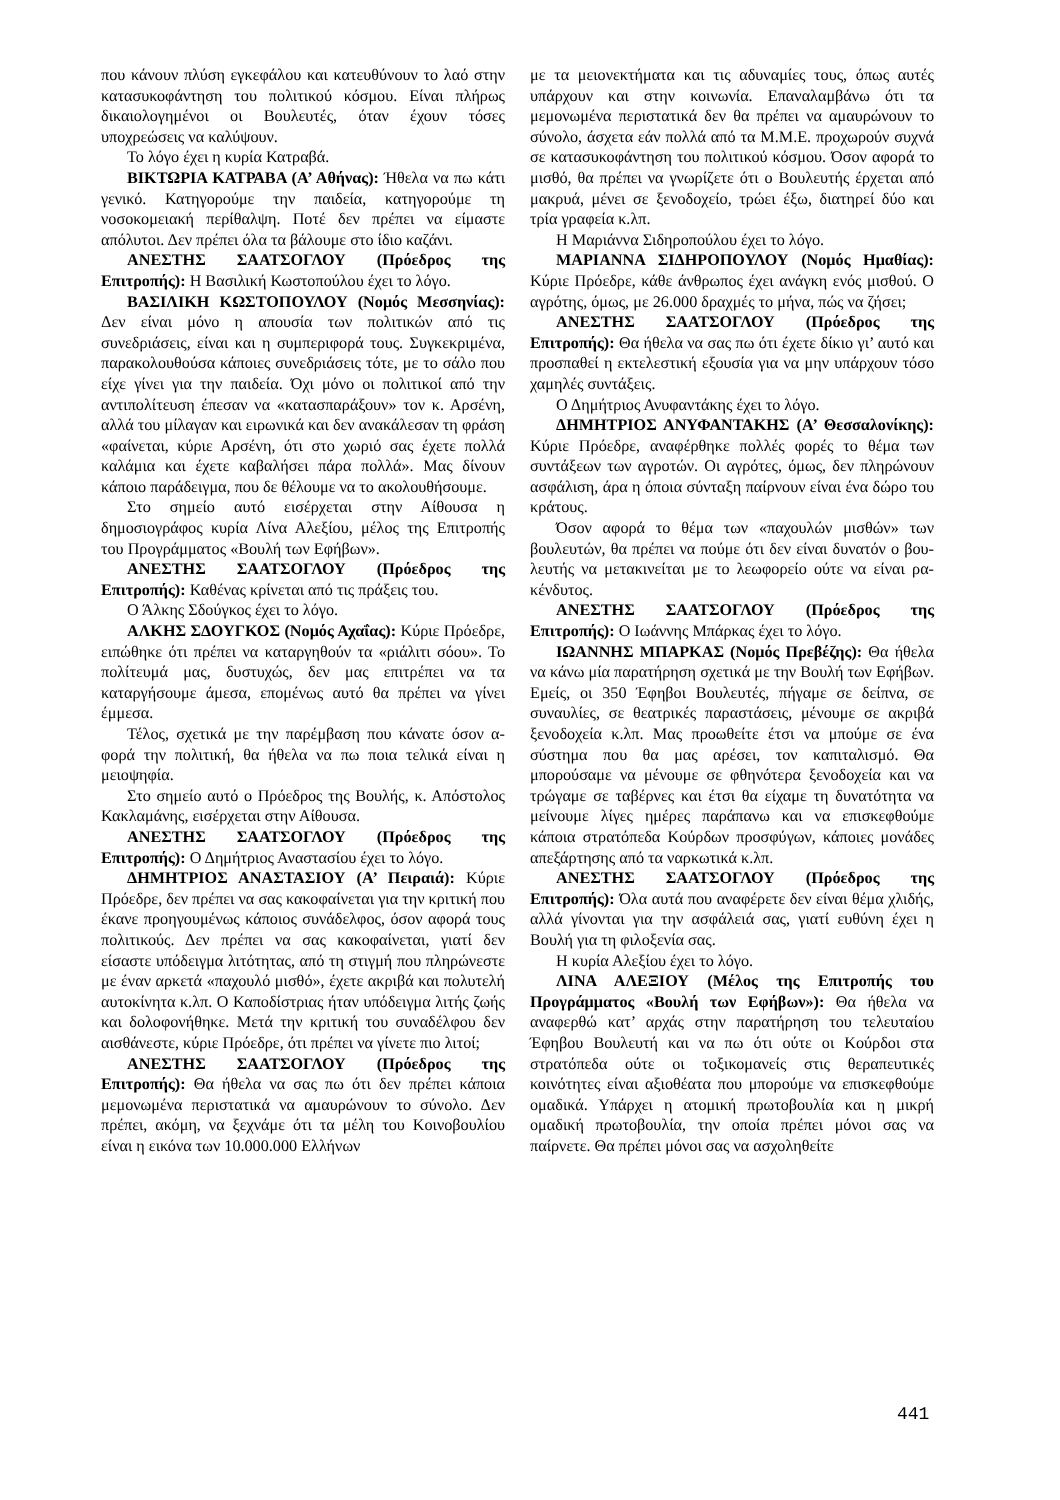που κάνουν πλύση εγκεφάλου και κατευθύνουν το λαό στην κατασυκοφάντηση του πολιτικού κόσμου. Είναι πλήρως δικαιολογημένοι οι Βουλευτές, όταν έχουν τόσες υποχρεώσεις να καλύψουν.
Το λόγο έχει η κυρία Κατραβά.
ΒΙΚΤΩΡΙΑ ΚΑΤΡΑΒΑ (Α’ Αθήνας): Ήθελα να πω κάτι γενικό. Κατηγορούμε την παιδεία, κατηγορούμε τη νοσοκομειακή περίθαλψη. Ποτέ δεν πρέπει να είμαστε απόλυτοι. Δεν πρέπει όλα τα βάλουμε στο ίδιο καζάνι.
ΑΝΕΣΤΗΣ ΣΑΑΤΣΟΓΛΟΥ (Πρόεδρος της Επιτροπής): Η Βασιλική Κωστοπούλου έχει το λόγο.
ΒΑΣΙΛΙΚΗ ΚΩΣΤΟΠΟΥΛΟΥ (Νομός Μεσσηνίας): Δεν είναι μόνο η απουσία των πολιτικών από τις συνεδριάσεις, είναι και η συμπεριφορά τους. Συγκεκριμένα, παρακολουθούσα κάποιες συνεδριάσεις τότε, με το σάλο που είχε γίνει για την παιδεία. Όχι μόνο οι πολιτικοί από την αντιπολίτευση έπεσαν να «κατασπαράξουν» τον κ. Αρσένη, αλλά του μίλαγαν και ειρωνικά και δεν ανακάλεσαν τη φράση «φαίνεται, κύριε Αρσένη, ότι στο χωριό σας έχετε πολλά καλάμια και έχετε καβαλήσει πάρα πολλά». Μας δίνουν κάποιο παράδειγμα, που δε θέλουμε να το ακολουθήσουμε.
Στο σημείο αυτό εισέρχεται στην Αίθουσα η δημοσιογράφος κυρία Λίνα Αλεξίου, μέλος της Επιτροπής του Προγράμματος «Βουλή των Εφήβων».
ΑΝΕΣΤΗΣ ΣΑΑΤΣΟΓΛΟΥ (Πρόεδρος της Επιτροπής): Καθένας κρίνεται από τις πράξεις του.
Ο Άλκης Σδούγκος έχει το λόγο.
ΑΛΚΗΣ ΣΔΟΥΓΚΟΣ (Νομός Αχαΐας): Κύριε Πρόεδρε, ειπώθηκε ότι πρέπει να καταργηθούν τα «ριάλιτι σόου». Το πολίτευμά μας, δυστυχώς, δεν μας επιτρέπει να τα καταργήσουμε άμεσα, επομένως αυτό θα πρέπει να γίνει έμμεσα.
Τέλος, σχετικά με την παρέμβαση που κάνατε όσον α- φορά την πολιτική, θα ήθελα να πω ποια τελικά είναι η μειοψηφία.
Στο σημείο αυτό ο Πρόεδρος της Βουλής, κ. Απόστολος Κακλαμάνης, εισέρχεται στην Αίθουσα.
ΑΝΕΣΤΗΣ ΣΑΑΤΣΟΓΛΟΥ (Πρόεδρος της Επιτροπής): Ο Δημήτριος Αναστασίου έχει το λόγο.
ΔΗΜΗΤΡΙΟΣ ΑΝΑΣΤΑΣΙΟΥ (Α’ Πειραιά): Κύριε Πρόεδρε, δεν πρέπει να σας κακοφαίνεται για την κριτική που έκανε προηγουμένως κάποιος συνάδελφος, όσον αφορά τους πολιτικούς. Δεν πρέπει να σας κακοφαίνεται, γιατί δεν είσαστε υπόδειγμα λιτότητας, από τη στιγμή που πληρώνεστε με έναν αρκετά «παχουλό μισθό», έχετε ακριβά και πολυτελή αυτοκίνητα κ.λπ. Ο Καποδίστριας ήταν υπόδειγμα λιτής ζωής και δολοφονήθηκε. Μετά την κριτική του συναδέλφου δεν αισθάνεστε, κύριε Πρόεδρε, ότι πρέπει να γίνετε πιο λιτοί;
ΑΝΕΣΤΗΣ ΣΑΑΤΣΟΓΛΟΥ (Πρόεδρος της Επιτροπής): Θα ήθελα να σας πω ότι δεν πρέπει κάποια μεμονωμένα περιστατικά να αμαυρώνουν το σύνολο. Δεν πρέπει, ακόμη, να ξεχνάμε ότι τα μέλη του Κοινοβουλίου είναι η εικόνα των 10.000.000 Ελλήνων
με τα μειονεκτήματα και τις αδυναμίες τους, όπως αυτές υπάρχουν και στην κοινωνία. Επαναλαμβάνω ότι τα μεμονωμένα περιστατικά δεν θα πρέπει να αμαυρώνουν το σύνολο, άσχετα εάν πολλά από τα Μ.Μ.Ε. προχωρούν συχνά σε κατασυκοφάντηση του πολιτικού κόσμου. Όσον αφορά το μισθό, θα πρέπει να γνωρίζετε ότι ο Βουλευτής έρχεται από μακρυά, μένει σε ξενοδοχείο, τρώει έξω, διατηρεί δύο και τρία γραφεία κ.λπ.
Η Μαριάννα Σιδηροπούλου έχει το λόγο.
ΜΑΡΙΑΝΝΑ ΣΙΔΗΡΟΠΟΥΛΟΥ (Νομός Ημαθίας): Κύριε Πρόεδρε, κάθε άνθρωπος έχει ανάγκη ενός μισθού. Ο αγρότης, όμως, με 26.000 δραχμές το μήνα, πώς να ζήσει;
ΑΝΕΣΤΗΣ ΣΑΑΤΣΟΓΛΟΥ (Πρόεδρος της Επιτροπής): Θα ήθελα να σας πω ότι έχετε δίκιο γι’ αυτό και προσπαθεί η εκτελεστική εξουσία για να μην υπάρχουν τόσο χαμηλές συντάξεις.
Ο Δημήτριος Ανυφαντάκης έχει το λόγο.
ΔΗΜΗΤΡΙΟΣ ΑΝΥΦΑΝΤΑΚΗΣ (Α’ Θεσσαλονίκης): Κύριε Πρόεδρε, αναφέρθηκε πολλές φορές το θέμα των συντάξεων των αγροτών. Οι αγρότες, όμως, δεν πληρώνουν ασφάλιση, άρα η όποια σύνταξη παίρνουν είναι ένα δώρο του κράτους.
Όσον αφορά το θέμα των «παχουλών μισθών» των βουλευτών, θα πρέπει να πούμε ότι δεν είναι δυνατόν ο βου- λευτής να μετακινείται με το λεωφορείο ούτε να είναι ρα-κένδυτος.
ΑΝΕΣΤΗΣ ΣΑΑΤΣΟΓΛΟΥ (Πρόεδρος της Επιτροπής): Ο Ιωάννης Μπάρκας έχει το λόγο.
ΙΩΑΝΝΗΣ ΜΠΑΡΚΑΣ (Νομός Πρεβέζης): Θα ήθελα να κάνω μία παρατήρηση σχετικά με την Βουλή των Εφήβων. Εμείς, οι 350 Έφηβοι Βουλευτές, πήγαμε σε δείπνα, σε συναυλίες, σε θεατρικές παραστάσεις, μένουμε σε ακριβά ξενοδοχεία κ.λπ. Μας προωθείτε έτσι να μπούμε σε ένα σύστημα που θα μας αρέσει, τον καπιταλισμό. Θα μπορούσαμε να μένουμε σε φθηνότερα ξενοδοχεία και να τρώγαμε σε ταβέρνες και έτσι θα είχαμε τη δυνατότητα να μείνουμε λίγες ημέρες παράπανω και να επισκεφθούμε κάποια στρατόπεδα Κούρδων προσφύγων, κάποιες μονάδες απεξάρτησης από τα ναρκωτικά κ.λπ.
ΑΝΕΣΤΗΣ ΣΑΑΤΣΟΓΛΟΥ (Πρόεδρος της Επιτροπής): Όλα αυτά που αναφέρετε δεν είναι θέμα χλιδής, αλλά γίνονται για την ασφάλειά σας, γιατί ευθύνη έχει η Βουλή για τη φιλοξενία σας.
Η κυρία Αλεξίου έχει το λόγο.
ΛΙΝΑ ΑΛΕΞΙΟΥ (Μέλος της Επιτροπής του Προγράμματος «Βουλή των Εφήβων»): Θα ήθελα να αναφερθώ κατ’ αρχάς στην παρατήρηση του τελευταίου Έφηβου Βουλευτή και να πω ότι ούτε οι Κούρδοι στα στρατόπεδα ούτε οι τοξικομανείς στις θεραπευτικές κοινότητες είναι αξιοθέατα που μπορούμε να επισκεφθούμε ομαδικά. Υπάρχει η ατομική πρωτοβουλία και η μικρή ομαδική πρωτοβουλία, την οποία πρέπει μόνοι σας να παίρνετε. Θα πρέπει μόνοι σας να ασχοληθείτε
441